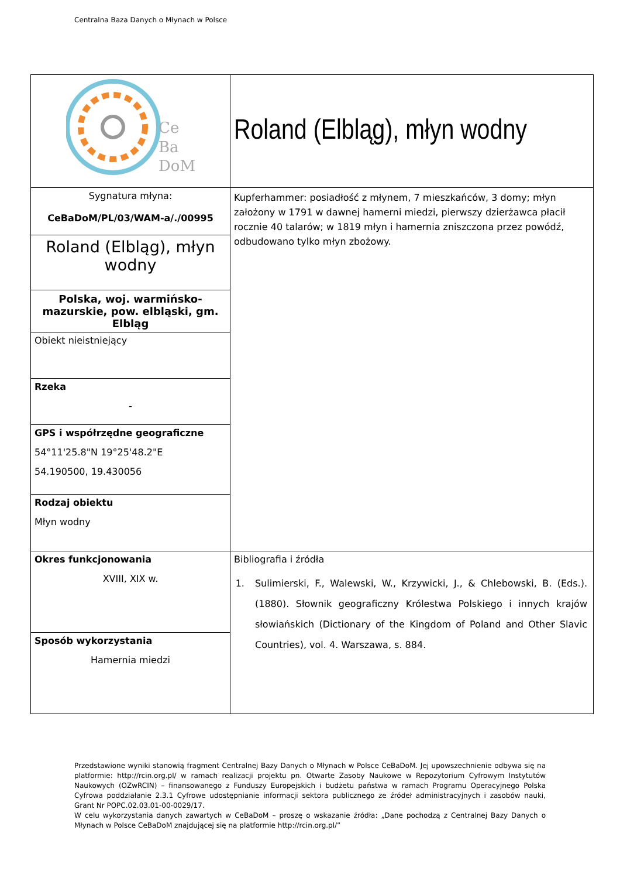Centralna Baza Danych o Młynach w Polsce
| Ce Ba DoM | Roland (Elbląg), młyn wodny |
| Sygnatura młyna: CeBaDoM/PL/03/WAM-a/./00995 | Kupferhammer: posiadłość z młynem, 7 mieszkańców, 3 domy; młyn założony w 1791 w dawnej hamerni miedzi, pierwszy dzierżawca płacił rocznie 40 talarów; w 1819 młyn i hamernia zniszczona przez powódź, odbudowano tylko młyn zbożowy. |
| Roland (Elbląg), młyn wodny | |
| Polska, woj. warmińsko-mazurskie, pow. elbląski, gm. Elbląg | |
| Obiekt nieistniejący | |
| Rzeka - | |
| GPS i współrzędne geograficzne 54°11'25.8"N 19°25'48.2"E 54.190500, 19.430056 | |
| Rodzaj obiektu Młyn wodny | |
| Okres funkcjonowania XVIII, XIX w. | Bibliografia i źródła 1. Sulimierski, F., Walewski, W., Krzywicki, J., & Chlebowski, B. (Eds.). (1880). Słownik geograficzny Królestwa Polskiego i innych krajów słowiańskich (Dictionary of the Kingdom of Poland and Other Slavic Countries), vol. 4. Warszawa, s. 884. |
| Sposób wykorzystania Hamernia miedzi | |
Przedstawione wyniki stanowią fragment Centralnej Bazy Danych o Młynach w Polsce CeBaDoM. Jej upowszechnienie odbywa się na platformie: http://rcin.org.pl/ w ramach realizacji projektu pn. Otwarte Zasoby Naukowe w Repozytorium Cyfrowym Instytutów Naukowych (OZwRCIN) – finansowanego z Funduszy Europejskich i budżetu państwa w ramach Programu Operacyjnego Polska Cyfrowa poddziałanie 2.3.1 Cyfrowe udostępnianie informacji sektora publicznego ze źródeł administracyjnych i zasobów nauki, Grant Nr POPC.02.03.01-00-0029/17.
W celu wykorzystania danych zawartych w CeBaDoM – proszę o wskazanie źródła: „Dane pochodzą z Centralnej Bazy Danych o Młynach w Polsce CeBaDoM znajdującej się na platformie http://rcin.org.pl/”